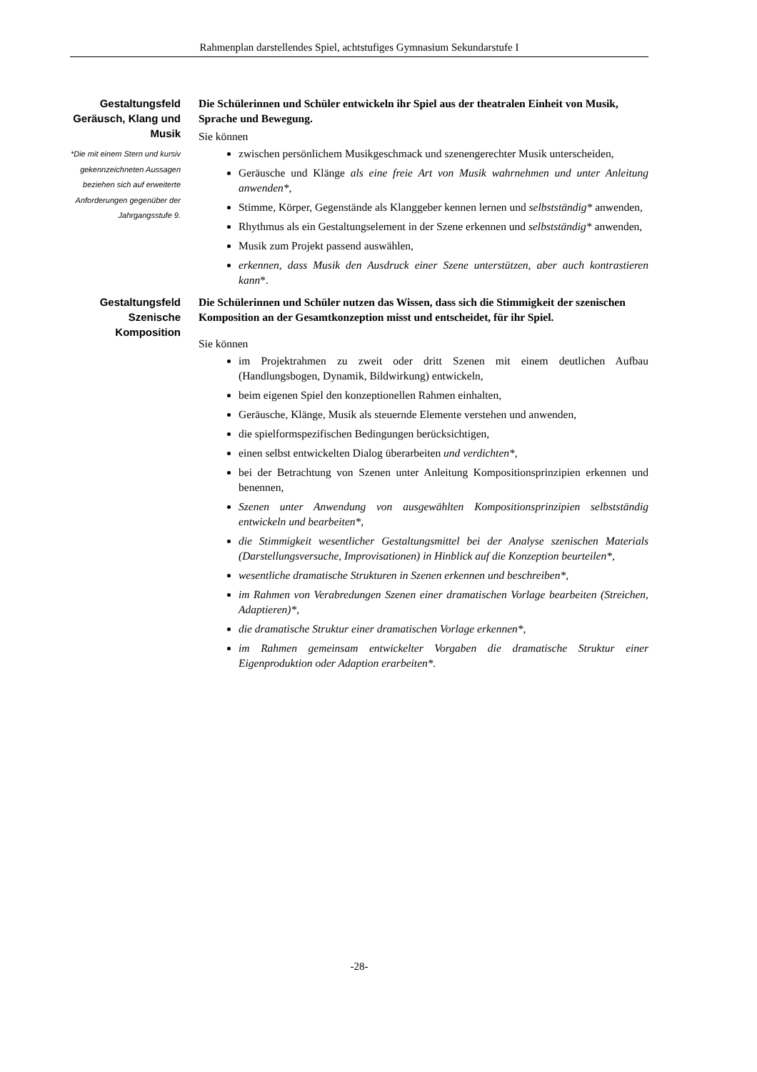Rahmenplan darstellendes Spiel, achtstufiges Gymnasium Sekundarstufe I
Gestaltungsfeld Geräusch, Klang und Musik
*Die mit einem Stern und kursiv gekennzeichneten Aussagen beziehen sich auf erweiterte Anforderungen gegenüber der Jahrgangsstufe 9.
Die Schülerinnen und Schüler entwickeln ihr Spiel aus der theatralen Einheit von Musik, Sprache und Bewegung.
Sie können
zwischen persönlichem Musikgeschmack und szenengerechter Musik unterscheiden,
Geräusche und Klänge als eine freie Art von Musik wahrnehmen und unter Anleitung anwenden*,
Stimme, Körper, Gegenstände als Klanggeber kennen lernen und selbstständig* anwenden,
Rhythmus als ein Gestaltungselement in der Szene erkennen und selbstständig* anwenden,
Musik zum Projekt passend auswählen,
erkennen, dass Musik den Ausdruck einer Szene unterstützen, aber auch kontrastieren kann*.
Gestaltungsfeld Szenische Komposition
Die Schülerinnen und Schüler nutzen das Wissen, dass sich die Stimmigkeit der szenischen Komposition an der Gesamtkonzeption misst und entscheidet, für ihr Spiel.
Sie können
im Projektrahmen zu zweit oder dritt Szenen mit einem deutlichen Aufbau (Handlungsbogen, Dynamik, Bildwirkung) entwickeln,
beim eigenen Spiel den konzeptionellen Rahmen einhalten,
Geräusche, Klänge, Musik als steuernde Elemente verstehen und anwenden,
die spielformspezifischen Bedingungen berücksichtigen,
einen selbst entwickelten Dialog überarbeiten und verdichten*,
bei der Betrachtung von Szenen unter Anleitung Kompositionsprinzipien erkennen und benennen,
Szenen unter Anwendung von ausgewählten Kompositionsprinzipien selbstständig entwickeln und bearbeiten*,
die Stimmigkeit wesentlicher Gestaltungsmittel bei der Analyse szenischen Materials (Darstellungsversuche, Improvisationen) in Hinblick auf die Konzeption beurteilen*,
wesentliche dramatische Strukturen in Szenen erkennen und beschreiben*,
im Rahmen von Verabredungen Szenen einer dramatischen Vorlage bearbeiten (Streichen, Adaptieren)*,
die dramatische Struktur einer dramatischen Vorlage erkennen*,
im Rahmen gemeinsam entwickelter Vorgaben die dramatische Struktur einer Eigenproduktion oder Adaption erarbeiten*.
-28-